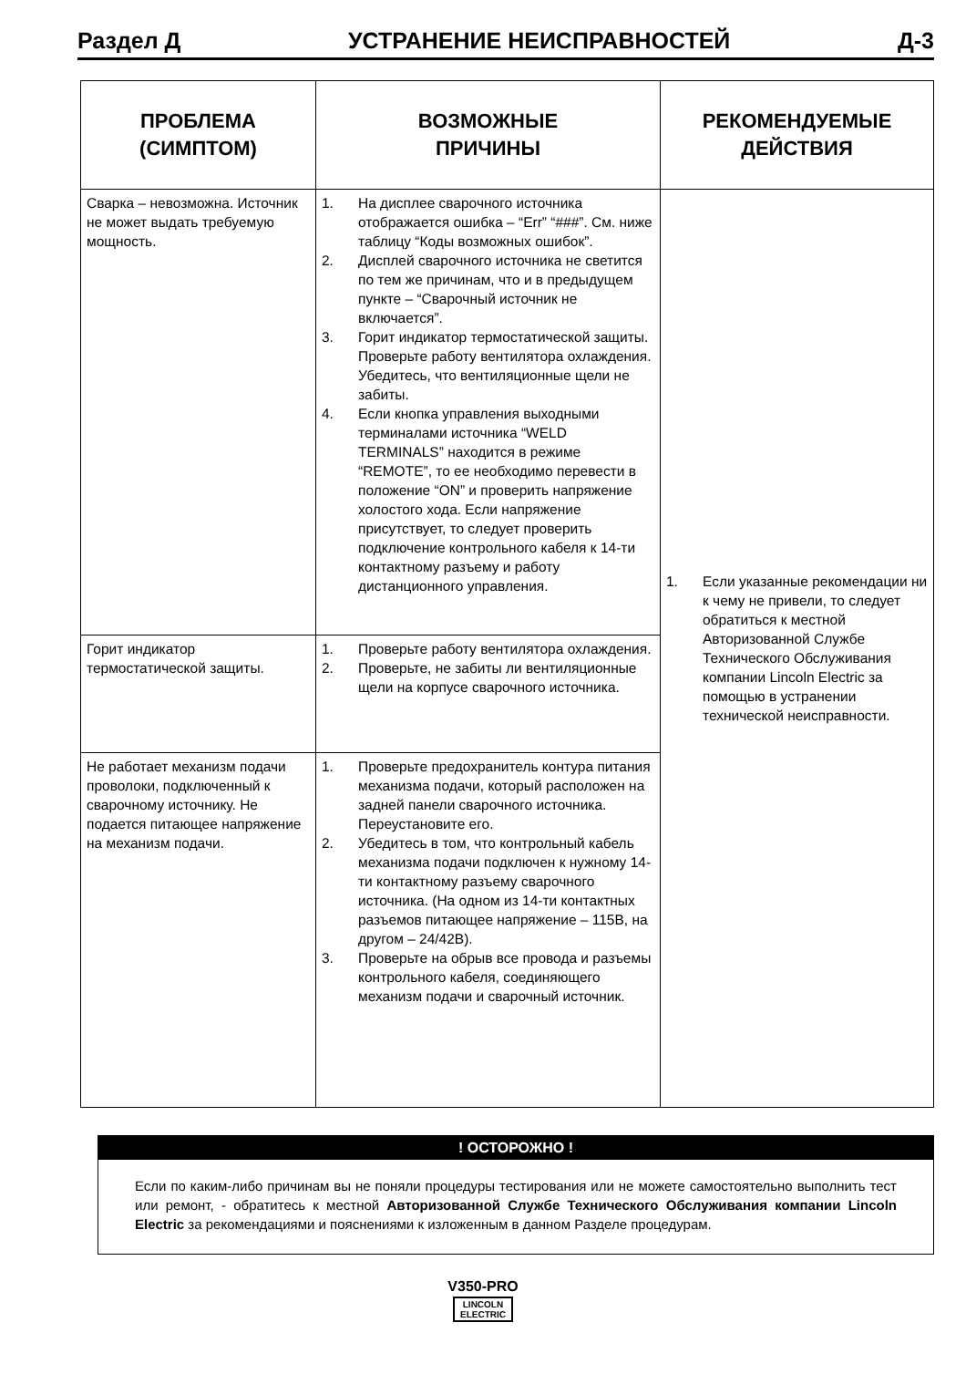Раздел Д УСТРАНЕНИЕ НЕИСПРАВНОСТЕЙ Д-3
| ПРОБЛЕМА (СИМПТОМ) | ВОЗМОЖНЫЕ ПРИЧИНЫ | РЕКОМЕНДУЕМЫЕ ДЕЙСТВИЯ |
| --- | --- | --- |
| Сварка – невозможна. Источник не может выдать требуемую мощность. | 1. На дисплее сварочного источника отображается ошибка – “Err” “###”. См. ниже таблицу “Коды возможных ошибок”. 2. Дисплей сварочного источника не светится по тем же причинам, что и в предыдущем пункте – “Сварочный источник не включается”. 3. Горит индикатор термостатической защиты. Проверьте работу вентилятора охлаждения. Убедитесь, что вентиляционные щели не забиты. 4. Если кнопка управления выходными терминалами источника “WELD TERMINALS” находится в режиме “REMOTE”, то ее необходимо перевести в положение “ON” и проверить напряжение холостого хода. Если напряжение присутствует, то следует проверить подключение контрольного кабеля к 14-ти контактному разъему и работу дистанционного управления. | 1. Если указанные рекомендации ни к чему не привели, то следует обратиться к местной Авторизованной Службе Технического Обслуживания компании Lincoln Electric за помощью в устранении технической неисправности. |
| Горит индикатор термостатической защиты. | 1. Проверьте работу вентилятора охлаждения. 2. Проверьте, не забиты ли вентиляционные щели на корпусе сварочного источника. | |
| Не работает механизм подачи проволоки, подключенный к сварочному источнику. Не подается питающее напряжение на механизм подачи. | 1. Проверьте предохранитель контура питания механизма подачи, который расположен на задней панели сварочного источника. Переустановите его. 2. Убедитесь в том, что контрольный кабель механизма подачи подключен к нужному 14-ти контактному разъему сварочного источника. (На одном из 14-ти контактных разъемов питающее напряжение – 115В, на другом – 24/42В). 3. Проверьте на обрыв все провода и разъемы контрольного кабеля, соединяющего механизм подачи и сварочный источник. | |
! ОСТОРОЖНО !
Если по каким-либо причинам вы не поняли процедуры тестирования или не можете самостоятельно выполнить тест или ремонт, - обратитесь к местной Авторизованной Службе Технического Обслуживания компании Lincoln Electric за рекомендациями и пояснениями к изложенным в данном Разделе процедурам.
V350-PRO
LINCOLN
ELECTRIC